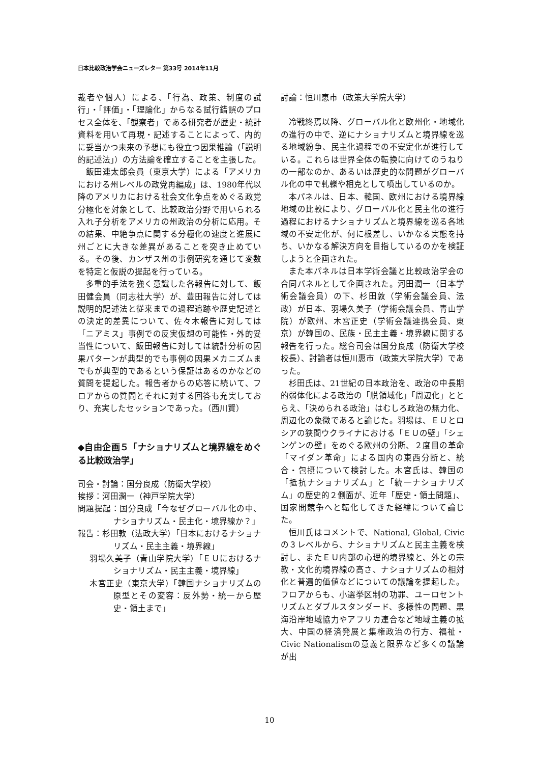日本比較政治学会ニューズレター 第33号 2014年11月
裁者や個人）による、「行為、政策、制度の試行」・「評価」・「理論化」からなる試行錯誤のプロセス全体を、「観察者」である研究者が歴史・統計資料を用いて再現・記述することによって、内的に妥当かつ未来の予想にも役立つ因果推論（「説明的記述法」）の方法論を確立することを主張した。
飯田連太郎会員（東京大学）による「アメリカにおける州レベルの政党再編成」は、1980年代以降のアメリカにおける社会文化争点をめぐる政党分極化を対象として、比較政治分野で用いられる入れ子分析をアメリカの州政治の分析に応用。その結果、中絶争点に関する分極化の速度と進展に州ごとに大きな差異があることを突き止めている。その後、カンザス州の事例研究を通じて変数を特定と仮説の提起を行っている。
多重的手法を強く意識した各報告に対して、飯田健会員（同志社大学）が、豊田報告に対しては説明的記述法と従来までの過程追跡や歴史記述との決定的差異について、佐々木報告に対しては「ニアミス」事例での反実仮想の可能性・外的妥当性について、飯田報告に対しては統計分析の因果パターンが典型的でも事例の因果メカニズムまでもが典型的であるという保証はあるのかなどの質問を提起した。報告者からの応答に続いて、フロアからの質問とそれに対する回答も充実しており、充実したセッションであった。（西川賢）
◆自由企画５「ナショナリズムと境界線をめぐる比較政治学」
司会・討論：国分良成（防衛大学校）
挨拶：河田潤一（神戸学院大学）
問題提起：国分良成「今なぜグローバル化の中、ナショナリズム・民主化・境界線か？」
報告：杉田敦（法政大学）「日本におけるナショナリズム・民主主義・境界線」
羽場久美子（青山学院大学）「ＥＵにおけるナショナリズム・民主主義・境界線」
木宮正史（東京大学）「韓国ナショナリズムの原型とその変容：反外勢・統一から歴史・領土まで」
討論：恒川恵市（政策大学院大学）
冷戦終焉以降、グローバル化と欧州化・地域化の進行の中で、逆にナショナリズムと境界線を巡る地域紛争、民主化過程での不安定化が進行している。これらは世界全体の転換に向けてのうねりの一部なのか、あるいは歴史的な問題がグローバル化の中で軋轢や相克として噴出しているのか。
本パネルは、日本、韓国、欧州における境界線地域の比較により、グローバル化と民主化の進行過程におけるナショナリズムと境界線を巡る各地域の不安定化が、何に根差し、いかなる実態を持ち、いかなる解決方向を目指しているのかを検証しようと企画された。
また本パネルは日本学術会議と比較政治学会の合同パネルとして企画された。河田潤一（日本学術会議会員）の下、杉田敦（学術会議会員、法政）が日本、羽場久美子（学術会議会員、青山学院）が欧州、木宮正史（学術会議連携会員、東京）が韓国の、民族・民主主義・境界線に関する報告を行った。総合司会は国分良成（防衛大学校校長）、討論者は恒川惠市（政策大学院大学）であった。
杉田氏は、21世紀の日本政治を、政治の中長期的弱体化による政治の「脱領域化」「周辺化」ととらえ、「決められる政治」はむしろ政治の無力化、周辺化の象徴であると論じた。羽場は、ＥＵとロシアの狭間ウクライナにおける「ＥＵの壁」「シェンゲンの壁」をめぐる欧州の分断、２度目の革命「マイダン革命」による国内の東西分断と、統合・包摂について検討した。木宮氏は、韓国の「抵抗ナショナリズム」と「統一ナショナリズム」の歴史的２側面が、近年「歴史・領土問題」、国家間競争へと転化してきた経緯について論じた。
恒川氏はコメントで、National, Global, Civicの３レベルから、ナショナリズムと民主主義を検討し、またＥＵ内部の心理的境界線と、外との宗教・文化的境界線の高さ、ナショナリズムの相対化と普遍的価値などについての議論を提起した。フロアからも、小選挙区制の功罪、ユーロセントリズムとダブルスタンダード、多様性の問題、黒海沿岸地域協力やアフリカ連合など地域主義の拡大、中国の経済発展と集権政治の行方、福祉・Civic Nationalismの意義と限界など多くの議論が出
10